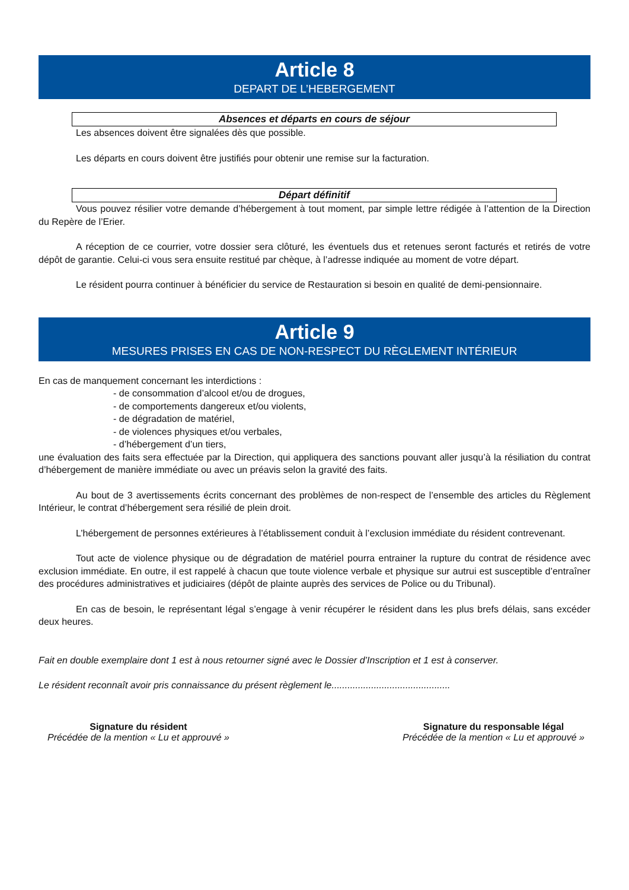Article 8
DEPART DE L’HEBERGEMENT
Absences et départs en cours de séjour
Les absences doivent être signalées dès que possible.
Les départs en cours doivent être justifiés pour obtenir une remise sur la facturation.
Départ définitif
Vous pouvez résilier votre demande d’hébergement à tout moment, par simple lettre rédigée à l’attention de la Direction du Repère de l’Erier.
A réception de ce courrier, votre dossier sera clôturé, les éventuels dus et retenues seront facturés et retirés de votre dépôt de garantie. Celui-ci vous sera ensuite restitué par chèque, à l’adresse indiquée au moment de votre départ.
Le résident pourra continuer à bénéficier du service de Restauration si besoin en qualité de demi-pensionnaire.
Article 9
MESURES PRISES EN CAS DE NON-RESPECT DU RÈGLEMENT INTÉRIEUR
En cas de manquement concernant les interdictions :
- de consommation d’alcool et/ou de drogues,
- de comportements dangereux et/ou violents,
- de dégradation de matériel,
- de violences physiques et/ou verbales,
- d’hébergement d’un tiers,
une évaluation des faits sera effectuée par la Direction, qui appliquera des sanctions pouvant aller jusqu’à la résiliation du contrat d’hébergement de manière immédiate ou avec un préavis selon la gravité des faits.
Au bout de 3 avertissements écrits concernant des problèmes de non-respect de l’ensemble des articles du Règlement Intérieur, le contrat d’hébergement sera résilié de plein droit.
L’hébergement de personnes extérieures à l’établissement conduit à l’exclusion immédiate du résident contrevenant.
Tout acte de violence physique ou de dégradation de matériel pourra entrainer la rupture du contrat de résidence avec exclusion immédiate. En outre, il est rappelé à chacun que toute violence verbale et physique sur autrui est susceptible d’entraîner des procédures administratives et judiciaires (dépôt de plainte auprès des services de Police ou du Tribunal).
En cas de besoin, le représentant légal s’engage à venir récupérer le résident dans les plus brefs délais, sans excéder deux heures.
Fait en double exemplaire dont 1 est à nous retourner signé avec le Dossier d’Inscription et 1 est à conserver.
Le résident reconnaît avoir pris connaissance du présent règlement le.............................................
Signature du résident
Précédée de la mention « Lu et approuvé »
Signature du responsable légal
Précédée de la mention « Lu et approuvé »